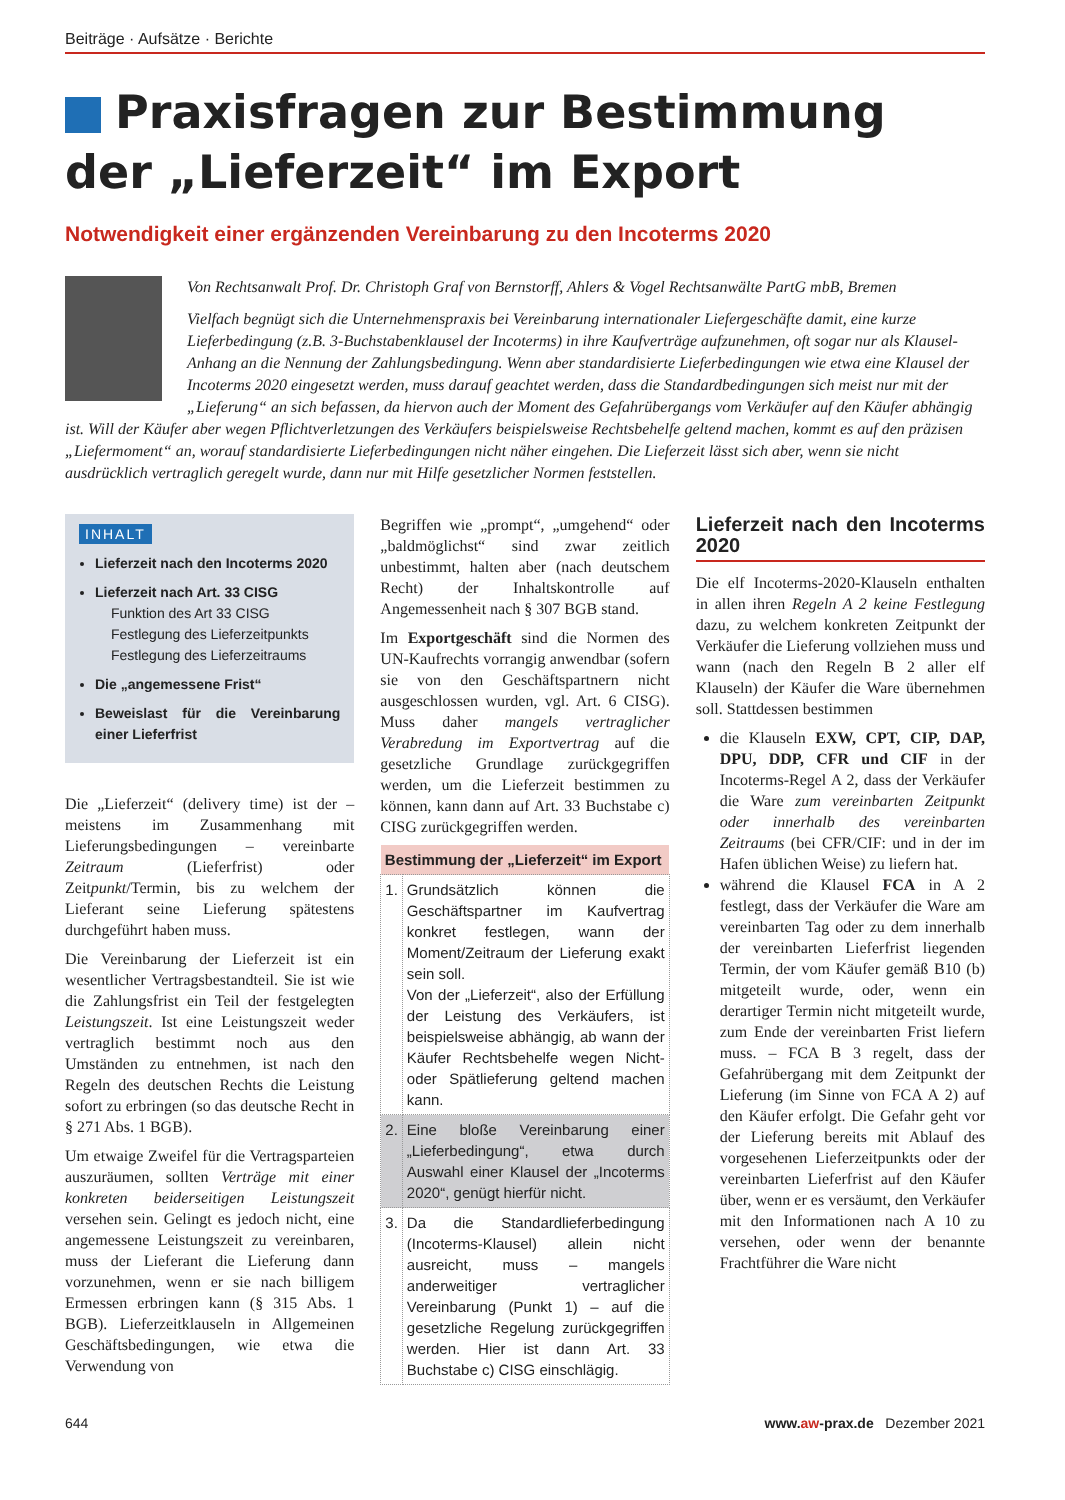Beiträge · Aufsätze · Berichte
Praxisfragen zur Bestimmung der „Lieferzeit“ im Export
Notwendigkeit einer ergänzenden Vereinbarung zu den Incoterms 2020
Von Rechtsanwalt Prof. Dr. Christoph Graf von Bernstorff, Ahlers & Vogel Rechtsanwälte PartG mbB, Bremen
Vielfach begnügt sich die Unternehmenspraxis bei Vereinbarung internationaler Liefergeschäfte damit, eine kurze Lieferbedingung (z.B. 3-Buchstabenklausel der Incoterms) in ihre Kaufverträge aufzunehmen, oft sogar nur als Klausel-Anhang an die Nennung der Zahlungsbedingung. Wenn aber standardisierte Lieferbedingungen wie etwa eine Klausel der Incoterms 2020 eingesetzt werden, muss darauf geachtet werden, dass die Standardbedingungen sich meist nur mit der „Lieferung“ an sich befassen, da hiervon auch der Moment des Gefahrübergangs vom Verkäufer auf den Käufer abhängig ist. Will der Käufer aber wegen Pflichtverletzungen des Verkäufers beispielsweise Rechtsbehelfe geltend machen, kommt es auf den präzisen „Liefermoment“ an, worauf standardisierte Lieferbedingungen nicht näher eingehen. Die Lieferzeit lässt sich aber, wenn sie nicht ausdrücklich vertraglich geregelt wurde, dann nur mit Hilfe gesetzlicher Normen feststellen.
INHALT
Lieferzeit nach den Incoterms 2020
Lieferzeit nach Art. 33 CISG
Funktion des Art 33 CISG
Festlegung des Lieferzeitpunkts
Festlegung des Lieferzeitraums
Die „angemessene Frist“
Beweislast für die Vereinbarung einer Lieferfrist
Die „Lieferzeit“ (delivery time) ist der – meistens im Zusammenhang mit Lieferungsbedingungen – vereinbarte Zeitraum (Lieferfrist) oder Zeitpunkt/Termin, bis zu welchem der Lieferant seine Lieferung spätestens durchgeführt haben muss.
Die Vereinbarung der Lieferzeit ist ein wesentlicher Vertragsbestandteil. Sie ist wie die Zahlungsfrist ein Teil der festgelegten Leistungszeit. Ist eine Leistungszeit weder vertraglich bestimmt noch aus den Umständen zu entnehmen, ist nach den Regeln des deutschen Rechts die Leistung sofort zu erbringen (so das deutsche Recht in § 271 Abs. 1 BGB).
Um etwaige Zweifel für die Vertragsparteien auszuräumen, sollten Verträge mit einer konkreten beiderseitigen Leistungszeit versehen sein. Gelingt es jedoch nicht, eine angemessene Leistungszeit zu vereinbaren, muss der Lieferant die Lieferung dann vorzunehmen, wenn er sie nach billigem Ermessen erbringen kann (§ 315 Abs. 1 BGB). Lieferzeitklauseln in Allgemeinen Geschäftsbedingungen, wie etwa die Verwendung von
Begriffen wie „prompt“, „umgehend“ oder „baldmöglichst“ sind zwar zeitlich unbestimmt, halten aber (nach deutschem Recht) der Inhaltskontrolle auf Angemessenheit nach § 307 BGB stand.
Im Exportgeschäft sind die Normen des UN-Kaufrechts vorrangig anwendbar (sofern sie von den Geschäftspartnern nicht ausgeschlossen wurden, vgl. Art. 6 CISG). Muss daher mangels vertraglicher Verabredung im Exportvertrag auf die gesetzliche Grundlage zurückgegriffen werden, um die Lieferzeit bestimmen zu können, kann dann auf Art. 33 Buchstabe c) CISG zurückgegriffen werden.
| Bestimmung der „Lieferzeit“ im Export | |
| --- | --- |
| 1. | Grundsätzlich können die Geschäftspartner im Kaufvertrag konkret festlegen, wann der Moment/Zeitraum der Lieferung exakt sein soll. Von der „Lieferzeit“, also der Erfüllung der Leistung des Verkäufers, ist beispielsweise abhängig, ab wann der Käufer Rechtsbehelfe wegen Nicht- oder Spätlieferung geltend machen kann. |
| 2. | Eine bloße Vereinbarung einer „Lieferbedingung“, etwa durch Auswahl einer Klausel der „Incoterms 2020“, genügt hierfür nicht. |
| 3. | Da die Standardlieferbedingung (Incoterms-Klausel) allein nicht ausreicht, muss – mangels anderweitiger vertraglicher Vereinbarung (Punkt 1) – auf die gesetzliche Regelung zurückgegriffen werden. Hier ist dann Art. 33 Buchstabe c) CISG einschlägig. |
Lieferzeit nach den Incoterms 2020
Die elf Incoterms-2020-Klauseln enthalten in allen ihren Regeln A 2 keine Festlegung dazu, zu welchem konkreten Zeitpunkt der Verkäufer die Lieferung vollziehen muss und wann (nach den Regeln B 2 aller elf Klauseln) der Käufer die Ware übernehmen soll. Stattdessen bestimmen
die Klauseln EXW, CPT, CIP, DAP, DPU, DDP, CFR und CIF in der Incoterms-Regel A 2, dass der Verkäufer die Ware zum vereinbarten Zeitpunkt oder innerhalb des vereinbarten Zeitraums (bei CFR/CIF: und in der im Hafen üblichen Weise) zu liefern hat.
während die Klausel FCA in A 2 festlegt, dass der Verkäufer die Ware am vereinbarten Tag oder zu dem innerhalb der vereinbarten Lieferfrist liegenden Termin, der vom Käufer gemäß B10 (b) mitgeteilt wurde, oder, wenn ein derartiger Termin nicht mitgeteilt wurde, zum Ende der vereinbarten Frist liefern muss. – FCA B 3 regelt, dass der Gefahrübergang mit dem Zeitpunkt der Lieferung (im Sinne von FCA A 2) auf den Käufer erfolgt. Die Gefahr geht vor der Lieferung bereits mit Ablauf des vorgesehenen Lieferzeitpunkts oder der vereinbarten Lieferfrist auf den Käufer über, wenn er es versäumt, den Verkäufer mit den Informationen nach A 10 zu versehen, oder wenn der benannte Frachtführer die Ware nicht
644 www.aw-prax.de Dezember 2021